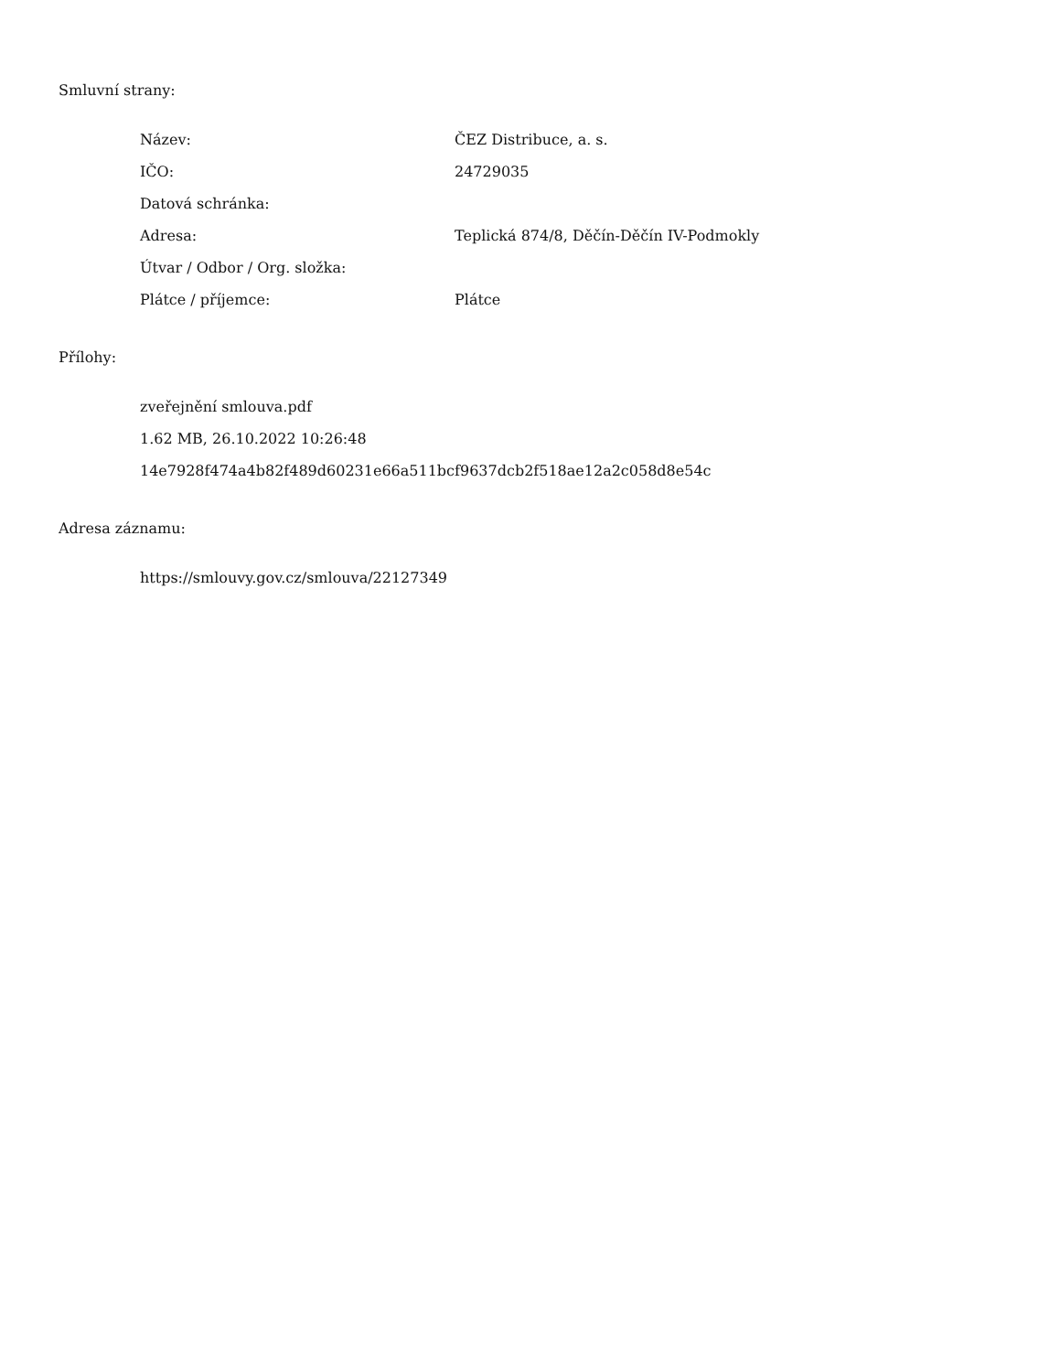Smluvní strany:
| Název: | ČEZ Distribuce, a. s. |
| IČO: | 24729035 |
| Datová schránka: | |
| Adresa: | Teplická 874/8, Děčín-Děčín IV-Podmokly |
| Útvar / Odbor / Org. složka: | |
| Plátce / příjemce: | Plátce |
Přílohy:
zveřejnění smlouva.pdf
1.62 MB, 26.10.2022 10:26:48
14e7928f474a4b82f489d60231e66a511bcf9637dcb2f518ae12a2c058d8e54c
Adresa záznamu:
https://smlouvy.gov.cz/smlouva/22127349